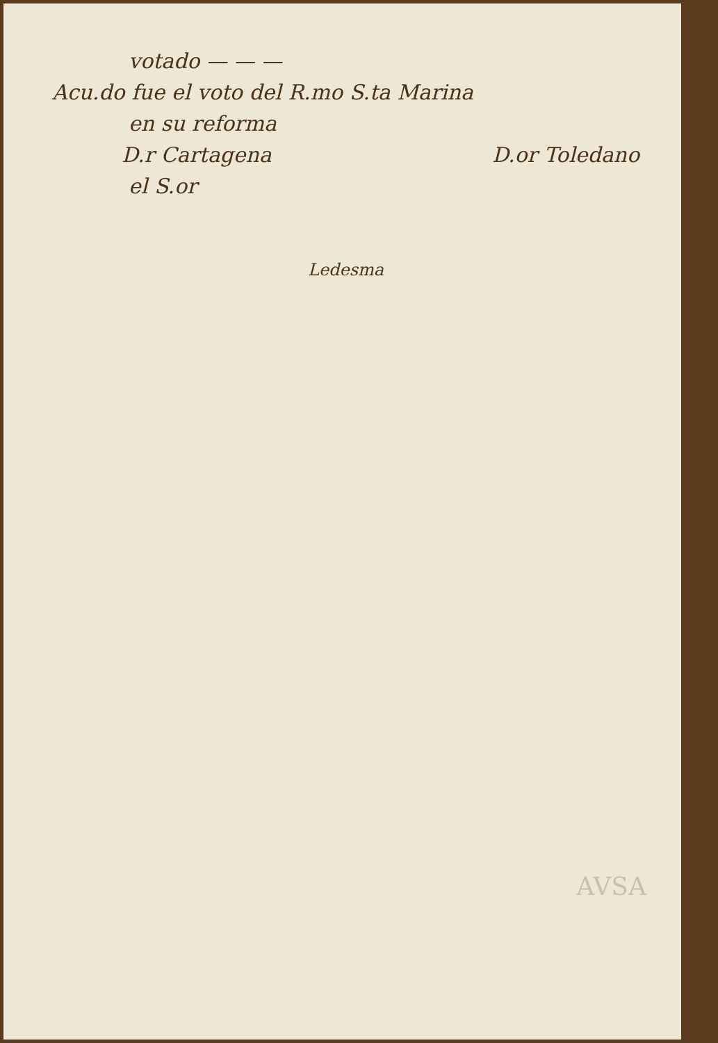votado — — —
Acu.do fue el voto del R.mo S.ta Marina
en su reforma
D.r Cartagena D.or Toledano
el S.or
Ledesma
AVSA